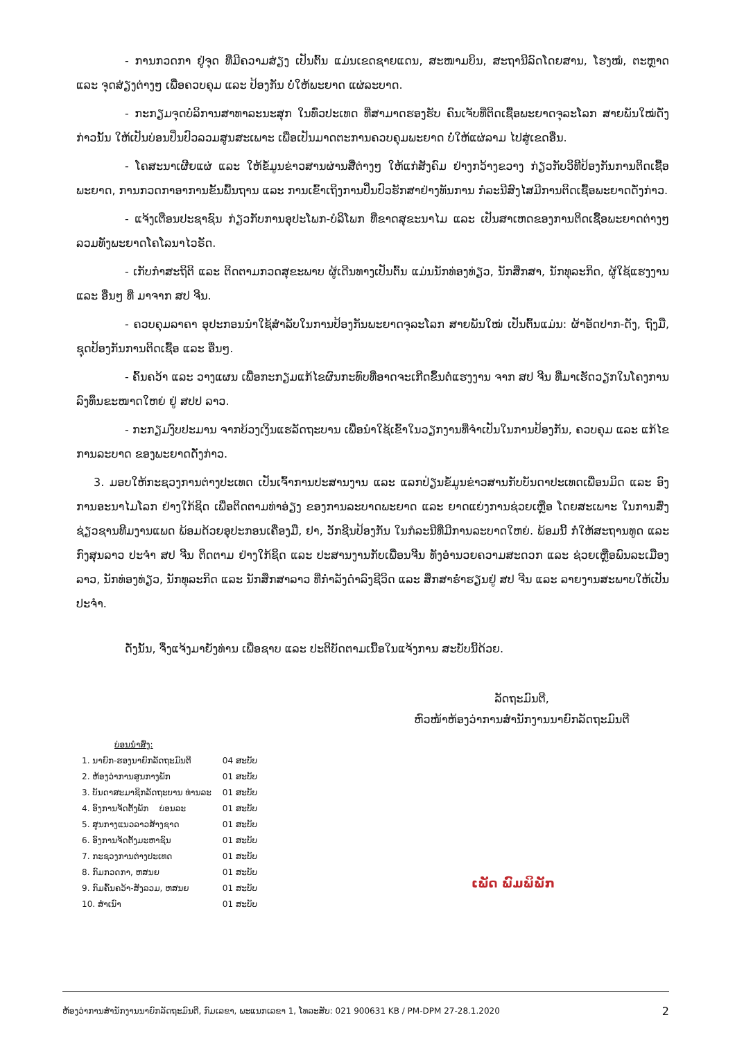- ການກວດກາ ຢູ່ຈຸດ ທີ່ມີຄວາມສ່ຽງ ເປັນຕົ້ນ ແມ່ນເຂດຊາຍແດນ, ສະໜາມບິນ, ສະຖານີລົດໂດຍສານ, ໂຮງໝໍ, ຕະຫຼາດ ແລະ ຈຸດສ່ຽງຕ່າງໆ ເພື່ອຄວບຄຸມ ແລະ ປ້ອງກັນ ບໍ່ໃຫ້ພະຍາດ ແຜ່ລະບາດ.
- ກະກຽມຈຸດບໍລິການສາທາລະນະສຸກ ໃນທົ່ວປະເທດ ທີ່ສາມາດຮອງຮັບ ຄົນເຈັບທີ່ຕິດເຊື້ອພະຍາດຈຸລະໂລກ ສາຍພັນໃໝ່ດັ່ງກ່າວນັ້ນ ໃຫ້ເປັນບ່ອນປິ່ນປົວລວມສູນສະເພາະ ເພື່ອເປັນມາດຕະການຄວບຄຸມພະຍາດ ບໍ່ໃຫ້ແຜ່ລາມ ໄປສູ່ເຂດອື່ນ.
- ໂຄສະນາເຜີຍແຜ່ ແລະ ໃຫ້ຂໍ້ມູນຂ່າວສານຜ່ານສື່ຕ່າງໆ ໃຫ້ແກ່ສັງຄົມ ຢ່າງກວ້າງຂວາງ ກ່ຽວກັບວິທີປ້ອງກັນການຕິດເຊື້ອພະຍາດ, ການກວດກາອາການຂັ້ນພື້ນຖານ ແລະ ການເຂົ້າເຖິງການປິ່ນປົວຮັກສາຢ່າງທັນການ ກໍລະນີສົງໄສມີການຕິດເຊື້ອພະຍາດດັ່ງກ່າວ.
- ແຈ້ງເຕືອນປະຊາຊົນ ກ່ຽວກັບການອຸປະໂພກ-ບໍລິໂພກ ທີ່ຂາດສຸຂະນາໄມ ແລະ ເປັນສາເຫດຂອງການຕິດເຊື້ອພະຍາດຕ່າງໆ ລວມທັງພະຍາດໂຄໂລນາໄວຣັດ.
- ເກັບກຳສະຖິຕິ ແລະ ຕິດຕາມກວດສຸຂະພາບ ຜູ້ເດີນທາງເປັນຕົ້ນ ແມ່ນນັກທ່ອງທ່ຽວ, ນັກສຶກສາ, ນັກທຸລະກິດ, ຜູ້ໃຊ້ແຮງງານ ແລະ ອື່ນໆ ທີ່ ມາຈາກ ສປ ຈີນ.
- ຄວບຄຸມລາຄາ ອຸປະກອນນຳໃຊ້ສຳລັບໃນການປ້ອງກັນພະຍາດຈຸລະໂລກ ສາຍພັນໃໝ່ ເປັນຕົ້ນແມ່ນ: ຜ້າອັດປາກ-ດັງ, ຖົງມື, ຊຸດປ້ອງກັນການຕິດເຊື້ອ ແລະ ອື່ນໆ.
- ຄົ້ນຄວ້າ ແລະ ວາງແຜນ ເພື່ອກະກຽມແກ້ໄຂຜົນກະທົບທີ່ອາດຈະເກີດຂຶ້ນຕໍ່ແຮງງານ ຈາກ ສປ ຈີນ ທີ່ມາເຮັດວຽກໃນໂຄງການລົງທຶນຂະໜາດໃຫຍ່ ຢູ່ ສປປ ລາວ.
- ກະກຽມງົບປະມານ ຈາກບ້ວງເງິນແຮລັດຖະບານ ເພື່ອນຳໃຊ້ເຂົ້າໃນວຽກງານທີ່ຈຳເປັນໃນການປ້ອງກັນ, ຄວບຄຸມ ແລະ ແກ້ໄຂການລະບາດ ຂອງພະຍາດດັ່ງກ່າວ.
3. ມອບໃຫ້ກະຊວງການຕ່າງປະເທດ ເປັນເຈົ້າການປະສານງານ ແລະ ແລກປ່ຽນຂໍ້ມູນຂ່າວສານກັບບັນດາປະເທດເພື່ອນມິດ ແລະ ອົງການອະນາໄມໂລກ ຢ່າງໃກ້ຊິດ ເພື່ອຕິດຕາມທ່າອ່ຽງ ຂອງການລະບາດພະຍາດ ແລະ ຍາດແຍ່ງການຊ່ວຍເຫຼືອ ໂດຍສະເພາະ ໃນການສົ່ງຊ່ຽວຊານທີມງານແພດ ພ້ອມດ້ວຍອຸປະກອນເຄື່ອງມື, ຢາ, ວັກຊີນປ້ອງກັນ ໃນກໍລະນີທີ່ມີການລະບາດໃຫຍ່. ພ້ອມນີ້ ກໍ່ໃຫ້ສະຖານທູດ ແລະ ກົງສຸນລາວ ປະຈຳ ສປ ຈີນ ຕິດຕາມ ຢ່າງໃກ້ຊິດ ແລະ ປະສານງານກັບເພື່ອນຈີນ ທັງອຳນວຍຄວາມສະດວກ ແລະ ຊ່ວຍເຫຼືອພົນລະເມືອງລາວ, ນັກທ່ອງທ່ຽວ, ນັກທຸລະກິດ ແລະ ນັກສຶກສາລາວ ທີ່ກຳລັງດຳລົງຊີວິດ ແລະ ສຶກສາຮ່ຳຮຽນຢູ່ ສປ ຈີນ ແລະ ລາຍງານສະພາບໃຫ້ເປັນປະຈຳ.
ດັ່ງນັ້ນ, ຈຶ່ງແຈ້ງມາຍັງທ່ານ ເພື່ອຊາບ ແລະ ປະຕິບັດຕາມເນື້ອໃນແຈ້ງການ ສະບັບນີ້ດ້ວຍ.
ລັດຖະມົນຕີ,
ຫົວໜ້າຫ້ອງວ່າການສຳນັກງານນາຍົກລັດຖະມົນຕີ
ບ່ອນນຳສົ່ງ:
| 1. ນາຍົກ-ຮອງນາຍົກລັດຖະມົນຕີ | 04 ສະບັບ |
| 2. ຫ້ອງວ່າການສູນກາງພັກ | 01 ສະບັບ |
| 3. ບັນດາສະມາຊິກລັດຖະບານ ທ່ານລະ | 01 ສະບັບ |
| 4. ອົງການຈັດຕັ້ງພັກ ບ່ອນລະ | 01 ສະບັບ |
| 5. ສູນກາງແນວລາວສ້າງຊາດ | 01 ສະບັບ |
| 6. ອົງການຈັດຕັ້ງມະຫາຊົນ | 01 ສະບັບ |
| 7. ກະຊວງການຕ່າງປະເທດ | 01 ສະບັບ |
| 8. ກົມກວດກາ, ຫສນຍ | 01 ສະບັບ |
| 9. ກົມຄົ້ນຄວ້າ-ສັງລວມ, ຫສນຍ | 01 ສະບັບ |
| 10. ສຳເນົາ | 01 ສະບັບ |
ເພັດ ພົມພິພັກ
ຫ້ອງວ່າການສຳນັກງານນາຍົກລັດຖະມົນຕີ, ກົມເລຂາ, ພະແນກເລຂາ 1, ໂທລະສັບ: 021 900631 KB / PM-DPM 27-28.1.2020 2